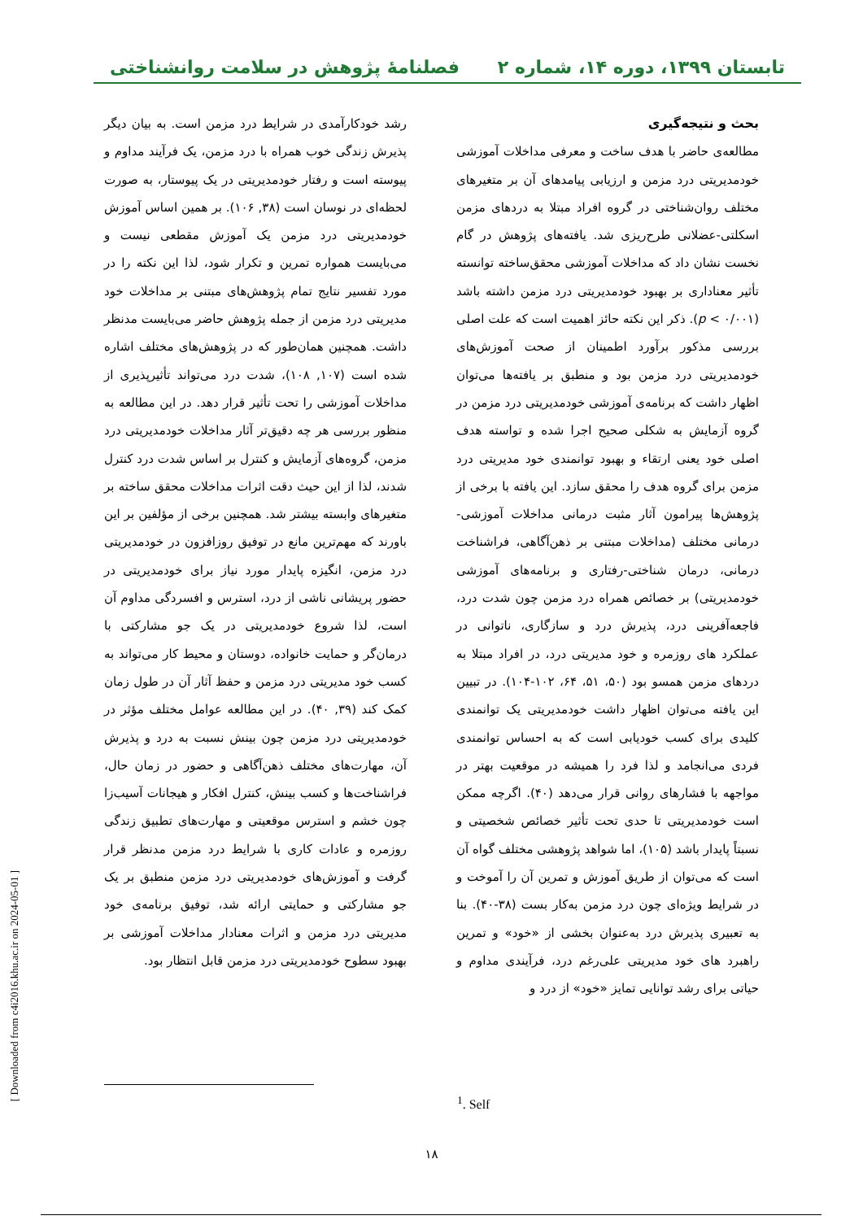تابستان ۱۳۹۹، دوره ۱۴، شماره ۲ فصلنامهٔ پژوهش در سلامت روانشناختی
بحث و نتیجه‌گیری
مطالعه‌ی حاضر با هدف ساخت و معرفی مداخلات آموزشی خودمدیریتی درد مزمن و ارزیابی پیامدهای آن بر متغیرهای مختلف روان‌شناختی در گروه افراد مبتلا به دردهای مزمن اسکلتی-عضلانی طرح‌ریزی شد. یافته‌های پژوهش در گام نخست نشان داد که مداخلات آموزشی محقق‌ساخته توانسته تأثیر معناداری بر بهبود خودمدیریتی درد مزمن داشته باشد (p < ۰/۰۰۱). ذکر این نکته حائز اهمیت است که علت اصلی بررسی مذکور برآورد اطمینان از صحت آموزش‌های خودمدیریتی درد مزمن بود و منطبق بر یافته‌ها می‌توان اظهار داشت که برنامه‌ی آموزشی خودمدیریتی درد مزمن در گروه آزمایش به شکلی صحیح اجرا شده و تواسته هدف اصلی خود یعنی ارتقاء و بهبود توانمندی خود مدیریتی درد مزمن برای گروه هدف را محقق سازد. این یافته با برخی از پژوهش‌ها پیرامون آثار مثبت درمانی مداخلات آموزشی-درمانی مختلف (مداخلات مبتنی بر ذهن‌آگاهی، فراشناخت درمانی، درمان شناختی-رفتاری و برنامه‌های آموزشی خودمدیریتی) بر خصائص همراه درد مزمن چون شدت درد، فاجعه‌آفرینی درد، پذیرش درد و سازگاری، ناتوانی در عملکرد های روزمره و خود مدیریتی درد، در افراد مبتلا به دردهای مزمن همسو بود (۵۰، ۵۱، ۶۴، ۱۰۲-۱۰۴). در تبیین این یافته می‌توان اظهار داشت خودمدیریتی یک توانمندی کلیدی برای کسب خودیابی است که به احساس توانمندی فردی می‌انجامد و لذا فرد را همیشه در موقعیت بهتر در مواجهه با فشارهای روانی قرار می‌دهد (۴۰). اگرچه ممکن است خودمدیریتی تا حدی تحت تأثیر خصائص شخصیتی و نسبتاً پایدار باشد (۱۰۵)، اما شواهد پژوهشی مختلف گواه آن است که می‌توان از طریق آموزش و تمرین آن را آموخت و در شرایط ویژه‌ای چون درد مزمن به‌کار بست (۳۸-۴۰). بنا به تعبیری پذیرش درد به‌عنوان بخشی از «خود» و تمرین راهبرد های خود مدیریتی علی‌رغم درد، فرآیندی مداوم و حیاتی برای رشد توانایی تمایز «خود» از درد و
رشد خودکارآمدی در شرایط درد مزمن است. به بیان دیگر پذیرش زندگی خوب همراه با درد مزمن، یک فرآیند مداوم و پیوسته است و رفتار خودمدیریتی در یک پیوستار، به صورت لحظه‌ای در نوسان است (۳۸, ۱۰۶). بر همین اساس آموزش خودمدیریتی درد مزمن یک آموزش مقطعی نیست و می‌بایست همواره تمرین و تکرار شود، لذا این نکته را در مورد تفسیر نتایج تمام پژوهش‌های مبتنی بر مداخلات خود مدیریتی درد مزمن از جمله پژوهش حاضر می‌بایست مدنظر داشت. همچنین همان‌طور که در پژوهش‌های مختلف اشاره شده است (۱۰۷, ۱۰۸)، شدت درد می‌تواند تأثیرپذیری از مداخلات آموزشی را تحت تأثیر قرار دهد. در این مطالعه به منظور بررسی هر چه دقیق‌تر آثار مداخلات خودمدیریتی درد مزمن، گروه‌های آزمایش و کنترل بر اساس شدت درد کنترل شدند، لذا از این حیث دقت اثرات مداخلات محقق ساخته بر متغیرهای وابسته بیشتر شد. همچنین برخی از مؤلفین بر این باورند که مهم‌ترین مانع در توفیق روزافزون در خودمدیریتی درد مزمن، انگیزه پایدار مورد نیاز برای خودمدیریتی در حضور پریشانی ناشی از درد، استرس و افسردگی مداوم آن است، لذا شروع خودمدیریتی در یک جو مشارکتی با درمان‌گر و حمایت خانواده، دوستان و محیط کار می‌تواند به کسب خود مدیریتی درد مزمن و حفظ آثار آن در طول زمان کمک کند (۳۹, ۴۰). در این مطالعه عوامل مختلف مؤثر در خودمدیریتی درد مزمن چون بینش نسبت به درد و پذیرش آن، مهارت‌های مختلف ذهن‌آگاهی و حضور در زمان حال، فراشناخت‌ها و کسب بینش، کنترل افکار و هیجانات آسیب‌زا چون خشم و استرس موقعیتی و مهارت‌های تطبیق زندگی روزمره و عادات کاری با شرایط درد مزمن مدنظر قرار گرفت و آموزش‌های خودمدیریتی درد مزمن منطبق بر یک جو مشارکتی و حمایتی ارائه شد، توفیق برنامه‌ی خود مدیریتی درد مزمن و اثرات معنادار مداخلات آموزشی بر بهبود سطوح خودمدیریتی درد مزمن قابل انتظار بود.
<sup>1</sup>. Self
[ Downloaded from c4i2016.khu.ac.ir on 2024-05-01 ]
۱۸